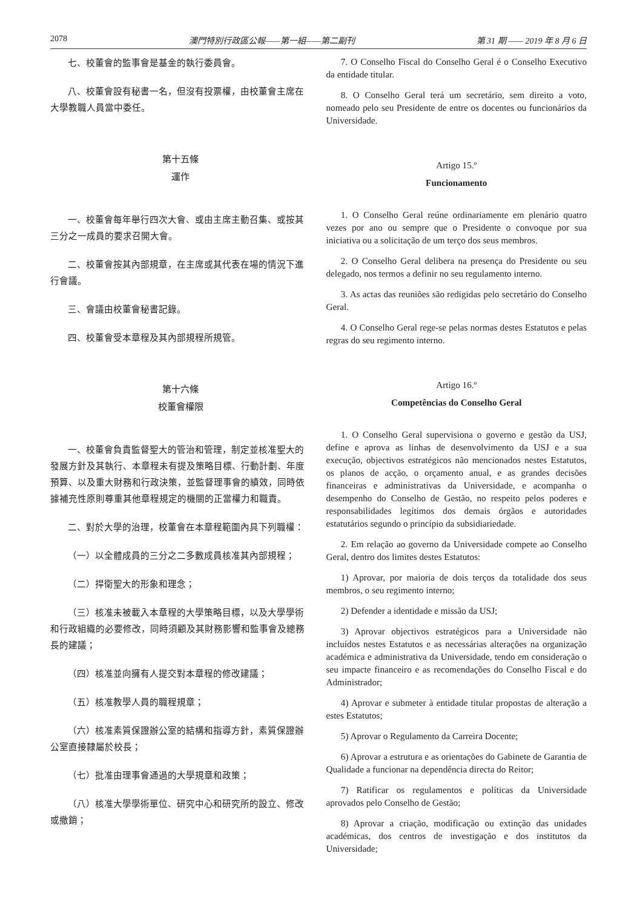2078 澳門特別行政區公報——第一組——第二副刊 第 31 期 —— 2019 年 8 月 6 日
七、校董會的監事會是基金的執行委員會。
八、校董會設有秘書一名，但沒有投票權，由校董會主席在大學教職人員當中委任。
第十五條
運作
一、校董會每年舉行四次大會、或由主席主動召集、或按其三分之一成員的要求召開大會。
二、校董會按其內部規章，在主席或其代表在場的情況下進行會議。
三、會議由校董會秘書記錄。
四、校董會受本章程及其內部規程所規管。
第十六條
校董會權限
一、校董會負責監督聖大的管治和管理，制定並核准聖大的發展方針及其執行、本章程未有提及策略目標、行動計劃、年度預算、以及重大財務和行政決策，並監督理事會的績效，同時依據補充性原則尊重其他章程規定的機關的正當權力和職責。
二、對於大學的治理，校董會在本章程範圍內具下列職權：
（一）以全體成員的三分之二多數成員核准其內部規程；
（二）捍衛聖大的形象和理念；
（三）核准未被載入本章程的大學策略目標，以及大學學術和行政組織的必要修改，同時須顧及其財務影響和監事會及總務長的建議；
（四）核准並向擁有人提交對本章程的修改建議；
（五）核准教學人員的職程規章；
（六）核准素質保證辦公室的結構和指導方針，素質保證辦公室直接隸屬於校長；
（七）批准由理事會通過的大學規章和政策；
（八）核准大學學術單位、研究中心和研究所的設立、修改或撤銷；
7. O Conselho Fiscal do Conselho Geral é o Conselho Executivo da entidade titular.
8. O Conselho Geral terá um secretário, sem direito a voto, nomeado pelo seu Presidente de entre os docentes ou funcionários da Universidade.
Artigo 15.º
Funcionamento
1. O Conselho Geral reúne ordinariamente em plenário quatro vezes por ano ou sempre que o Presidente o convoque por sua iniciativa ou a solicitação de um terço dos seus membros.
2. O Conselho Geral delibera na presença do Presidente ou seu delegado, nos termos a definir no seu regulamento interno.
3. As actas das reuniões são redigidas pelo secretário do Conselho Geral.
4. O Conselho Geral rege-se pelas normas destes Estatutos e pelas regras do seu regimento interno.
Artigo 16.º
Competências do Conselho Geral
1. O Conselho Geral supervisiona o governo e gestão da USJ, define e aprova as linhas de desenvolvimento da USJ e a sua execução, objectivos estratégicos não mencionados nestes Estatutos, os planos de acção, o orçamento anual, e as grandes decisões financeiras e administrativas da Universidade, e acompanha o desempenho do Conselho de Gestão, no respeito pelos poderes e responsabilidades legítimos dos demais órgãos e autoridades estatutários segundo o princípio da subsidiariedade.
2. Em relação ao governo da Universidade compete ao Conselho Geral, dentro dos limites destes Estatutos:
1) Aprovar, por maioria de dois terços da totalidade dos seus membros, o seu regimento interno;
2) Defender a identidade e missão da USJ;
3) Aprovar objectivos estratégicos para a Universidade não incluídos nestes Estatutos e as necessárias alterações na organização académica e administrativa da Universidade, tendo em consideração o seu impacte financeiro e as recomendações do Conselho Fiscal e do Administrador;
4) Aprovar e submeter à entidade titular propostas de alteração a estes Estatutos;
5) Aprovar o Regulamento da Carreira Docente;
6) Aprovar a estrutura e as orientações do Gabinete de Garantia de Qualidade a funcionar na dependência directa do Reitor;
7) Ratificar os regulamentos e políticas da Universidade aprovados pelo Conselho de Gestão;
8) Aprovar a criação, modificação ou extinção das unidades académicas, dos centros de investigação e dos institutos da Universidade;